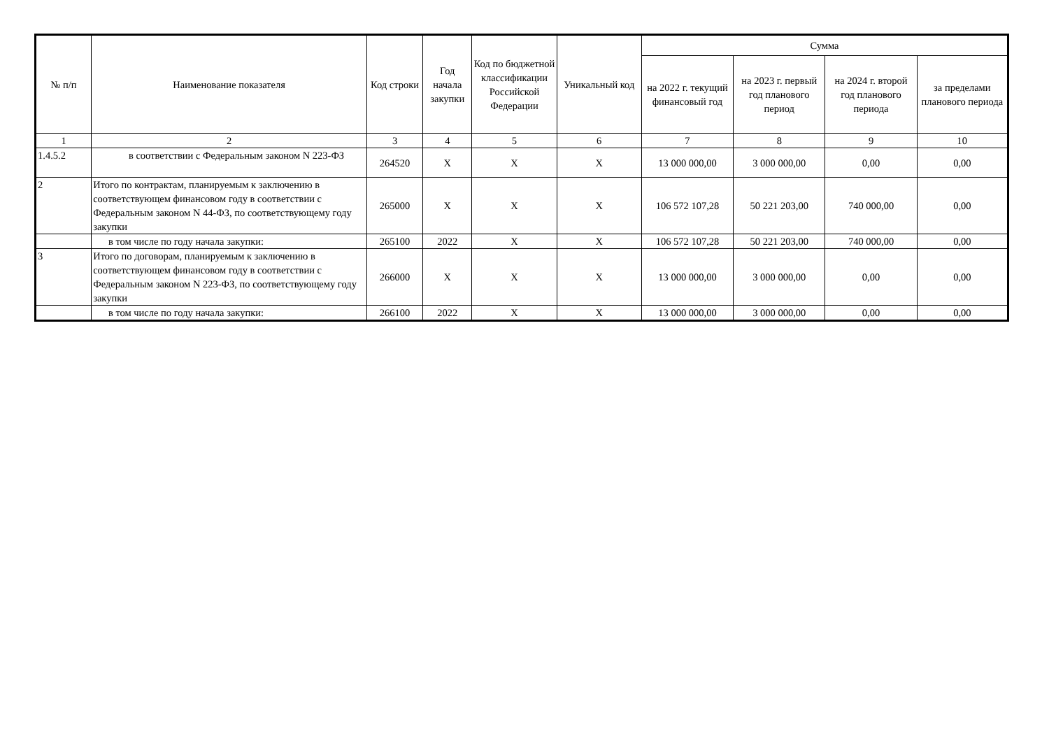| № п/п | Наименование показателя | Код строки | Год начала закупки | Код по бюджетной классификации Российской Федерации | Уникальный код | Сумма | | | |
| --- | --- | --- | --- | --- | --- | --- | --- | --- | --- |
| | | | | | | на 2022 г. текущий финансовый год | на 2023 г. первый год планового период | на 2024 г. второй год планового периода | за пределами планового периода |
| 1 | 2 | 3 | 4 | 5 | 6 | 7 | 8 | 9 | 10 |
| 1.4.5.2 | в соответствии с Федеральным законом N 223-ФЗ | 264520 | X | X | X | 13 000 000,00 | 3 000 000,00 | 0,00 | 0,00 |
| 2 | Итого по контрактам, планируемым к заключению в соответствующем финансовом году в соответствии с Федеральным законом N 44-ФЗ, по соответствующему году закупки | 265000 | X | X | X | 106 572 107,28 | 50 221 203,00 | 740 000,00 | 0,00 |
| | в том числе по году начала закупки: | 265100 | 2022 | X | X | 106 572 107,28 | 50 221 203,00 | 740 000,00 | 0,00 |
| 3 | Итого по договорам, планируемым к заключению в соответствующем финансовом году в соответствии с Федеральным законом N 223-ФЗ, по соответствующему году закупки | 266000 | X | X | X | 13 000 000,00 | 3 000 000,00 | 0,00 | 0,00 |
| | в том числе по году начала закупки: | 266100 | 2022 | X | X | 13 000 000,00 | 3 000 000,00 | 0,00 | 0,00 |